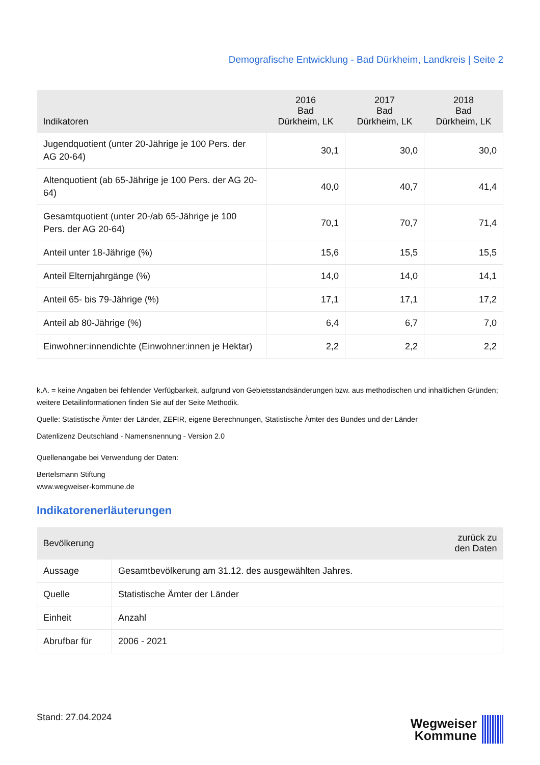Demografische Entwicklung - Bad Dürkheim, Landkreis | Seite 2
| Indikatoren | 2016 Bad Dürkheim, LK | 2017 Bad Dürkheim, LK | 2018 Bad Dürkheim, LK |
| --- | --- | --- | --- |
| Jugendquotient (unter 20-Jährige je 100 Pers. der AG 20-64) | 30,1 | 30,0 | 30,0 |
| Altenquotient (ab 65-Jährige je 100 Pers. der AG 20-64) | 40,0 | 40,7 | 41,4 |
| Gesamtquotient (unter 20-/ab 65-Jährige je 100 Pers. der AG 20-64) | 70,1 | 70,7 | 71,4 |
| Anteil unter 18-Jährige (%) | 15,6 | 15,5 | 15,5 |
| Anteil Elternjahrgänge (%) | 14,0 | 14,0 | 14,1 |
| Anteil 65- bis 79-Jährige (%) | 17,1 | 17,1 | 17,2 |
| Anteil ab 80-Jährige (%) | 6,4 | 6,7 | 7,0 |
| Einwohner:innendichte (Einwohner:innen je Hektar) | 2,2 | 2,2 | 2,2 |
k.A. = keine Angaben bei fehlender Verfügbarkeit, aufgrund von Gebietsstandsänderungen bzw. aus methodischen und inhaltlichen Gründen; weitere Detailinformationen finden Sie auf der Seite Methodik.
Quelle: Statistische Ämter der Länder, ZEFIR, eigene Berechnungen, Statistische Ämter des Bundes und der Länder
Datenlizenz Deutschland - Namensnennung - Version 2.0
Quellenangabe bei Verwendung der Daten:
Bertelsmann Stiftung
www.wegweiser-kommune.de
Indikatorenerläuterungen
| Bevölkerung | | zurück zu den Daten |
| --- | --- | --- |
| Aussage | Gesamtbevölkerung am 31.12. des ausgewählten Jahres. | |
| Quelle | Statistische Ämter der Länder | |
| Einheit | Anzahl | |
| Abrufbar für | 2006 - 2021 | |
Stand: 27.04.2024
Wegweiser
Kommune